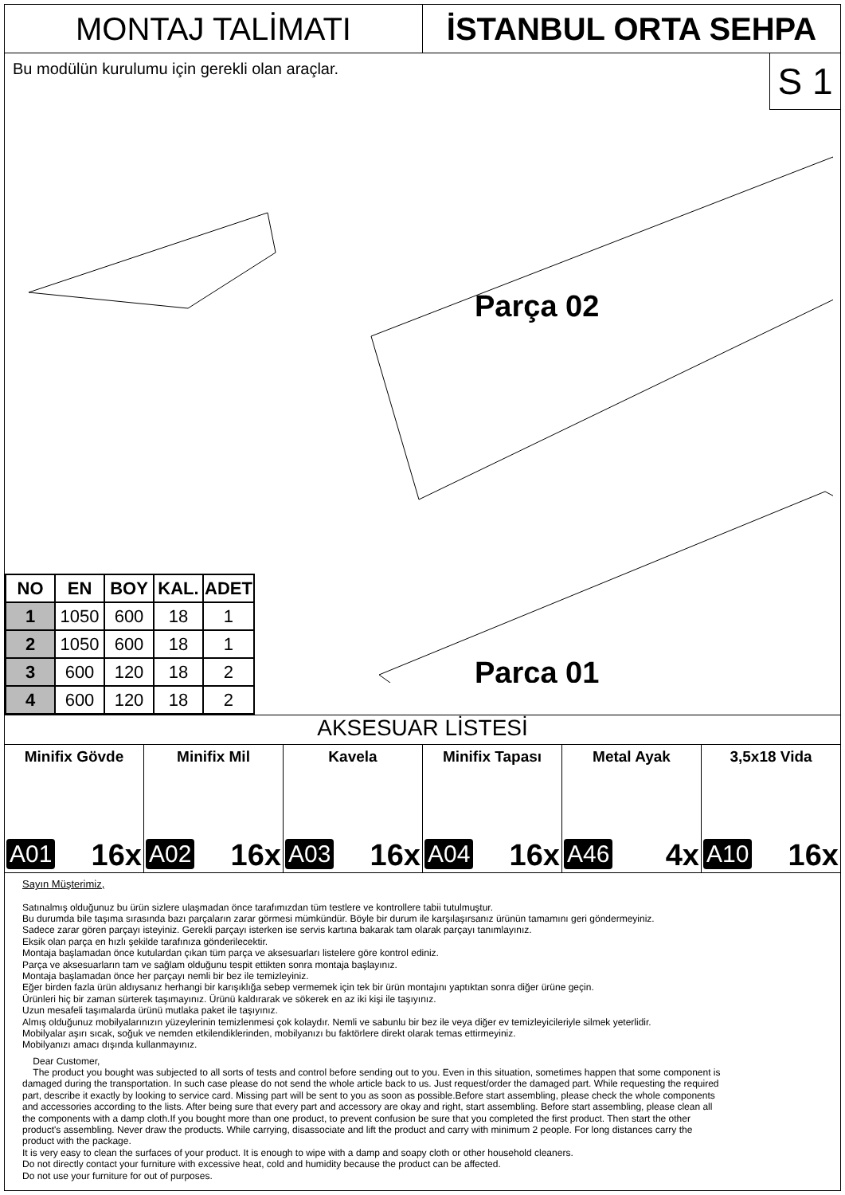MONTAJ TALİMATI İSTANBUL ORTA SEHPA
Bu modülün kurulumu için gerekli olan araçlar.
S 1
Parça 02
Parça 01
| NO | EN | BOY | KAL. | ADET |
| --- | --- | --- | --- | --- |
| 1 | 1050 | 600 | 18 | 1 |
| 2 | 1050 | 600 | 18 | 1 |
| 3 | 600 | 120 | 18 | 2 |
| 4 | 600 | 120 | 18 | 2 |
AKSESUAR LİSTESİ
Minifix Gövde
A01 16x
Minifix Mil
A02 16x
Kavela
A03 16x
Minifix Tapası
A04 16x
Metal Ayak
A46 4x
3,5x18 Vida
A10 16x
Sayın Müşterimiz,
Satınalmış olduğunuz bu ürün sizlere ulaşmadan önce tarafımızdan tüm testlere ve kontrollere tabii tutulmuştur.
Bu durumda bile taşıma sırasında bazı parçaların zarar görmesi mümkündür. Böyle bir durum ile karşılaşırsanız ürünün tamamını geri göndermeyiniz.
Sadece zarar gören parçayı isteyiniz. Gerekli parçayı isterken ise servis kartına bakarak tam olarak parçayı tanımlayınız.
Eksik olan parça en hızlı şekilde tarafınıza gönderilecektir.
Montaja başlamadan önce kutulardan çıkan tüm parça ve aksesuarları listelere göre kontrol ediniz.
Parça ve aksesuarların tam ve sağlam olduğunu tespit ettikten sonra montaja başlayınız.
Montaja başlamadan önce her parçayı nemli bir bez ile temizleyiniz.
Eğer birden fazla ürün aldıysanız herhangi bir karışıklığa sebep vermemek için tek bir ürün montajını yaptıktan sonra diğer ürüne geçin.
Ürünleri hiç bir zaman sürterek taşımayınız. Ürünü kaldırarak ve sökerek en az iki kişi ile taşıyınız.
Uzun mesafeli taşımalarda ürünü mutlaka paket ile taşıyınız.
Almış olduğunuz mobilyalarınızın yüzeylerinin temizlenmesi çok kolaydır. Nemli ve sabunlu bir bez ile veya diğer ev temizleyicileriyle silmek yeterlidir.
Mobilyalar aşırı sıcak, soğuk ve nemden etkilendiklerinden, mobilyanızı bu faktörlere direkt olarak temas ettirmeyiniz.
Mobilyanızı amacı dışında kullanmayınız.
Dear Customer,
The product you bought was subjected to all sorts of tests and control before sending out to you. Even in this situation, sometimes happen that some component is damaged during the transportation. In such case please do not send the whole article back to us. Just request/order the damaged part. While requesting the required part, describe it exactly by looking to service card. Missing part will be sent to you as soon as possible.Before start assembling, please check the whole components and accessories according to the lists. After being sure that every part and accessory are okay and right, start assembling. Before start assembling, please clean all the components with a damp cloth.If you bought more than one product, to prevent confusion be sure that you completed the first product. Then start the other product's assembling. Never draw the products. While carrying, disassociate and lift the product and carry with minimum 2 people. For long distances carry the product with the package.
It is very easy to clean the surfaces of your product. It is enough to wipe with a damp and soapy cloth or other household cleaners.
Do not directly contact your furniture with excessive heat, cold and humidity because the product can be affected.
Do not use your furniture for out of purposes.